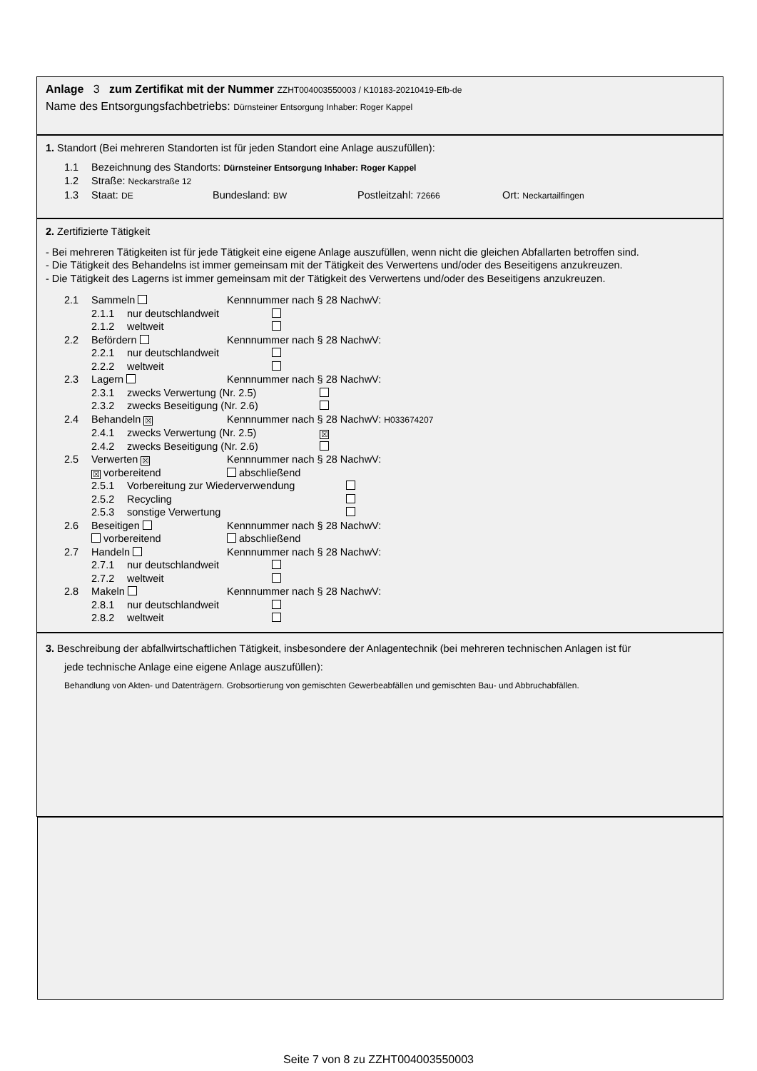Anlage 3 zum Zertifikat mit der Nummer ZZHT004003550003 / K10183-20210419-Efb-de
Name des Entsorgungsfachbetriebs: Dürnsteiner Entsorgung Inhaber: Roger Kappel
1. Standort (Bei mehreren Standorten ist für jeden Standort eine Anlage auszufüllen):
1.1 Bezeichnung des Standorts: Dürnsteiner Entsorgung Inhaber: Roger Kappel
1.2 Straße: Neckarstraße 12
1.3 Staat: DE Bundesland: BW Postleitzahl: 72666 Ort: Neckartailfingen
2. Zertifizierte Tätigkeit
- Bei mehreren Tätigkeiten ist für jede Tätigkeit eine eigene Anlage auszufüllen, wenn nicht die gleichen Abfallarten betroffen sind.
- Die Tätigkeit des Behandelns ist immer gemeinsam mit der Tätigkeit des Verwertens und/oder des Beseitigens anzukreuzen.
- Die Tätigkeit des Lagerns ist immer gemeinsam mit der Tätigkeit des Verwertens und/oder des Beseitigens anzukreuzen.
2.1 Sammeln Kennnummer nach § 28 NachwV:
2.1.1 nur deutschlandweit
2.1.2 weltweit
2.2 Befördern Kennnummer nach § 28 NachwV:
2.2.1 nur deutschlandweit
2.2.2 weltweit
2.3 Lagern Kennnummer nach § 28 NachwV:
2.3.1 zwecks Verwertung (Nr. 2.5)
2.3.2 zwecks Beseitigung (Nr. 2.6)
2.4 Behandeln ☒ Kennnummer nach § 28 NachwV: H033674207
2.4.1 zwecks Verwertung (Nr. 2.5) ☒
2.4.2 zwecks Beseitigung (Nr. 2.6)
2.5 Verwerten ☒ Kennnummer nach § 28 NachwV:
☒ vorbereitend abschließend
2.5.1 Vorbereitung zur Wiederverwendung
2.5.2 Recycling
2.5.3 sonstige Verwertung
2.6 Beseitigen Kennnummer nach § 28 NachwV:
vorbereitend abschließend
2.7 Handeln Kennnummer nach § 28 NachwV:
2.7.1 nur deutschlandweit
2.7.2 weltweit
2.8 Makeln Kennnummer nach § 28 NachwV:
2.8.1 nur deutschlandweit
2.8.2 weltweit
3. Beschreibung der abfallwirtschaftlichen Tätigkeit, insbesondere der Anlagentechnik (bei mehreren technischen Anlagen ist für
jede technische Anlage eine eigene Anlage auszufüllen):
Behandlung von Akten- und Datenträgern. Grobsortierung von gemischten Gewerbeabfällen und gemischten Bau- und Abbruchabfällen.
Seite 7 von 8 zu ZZHT004003550003